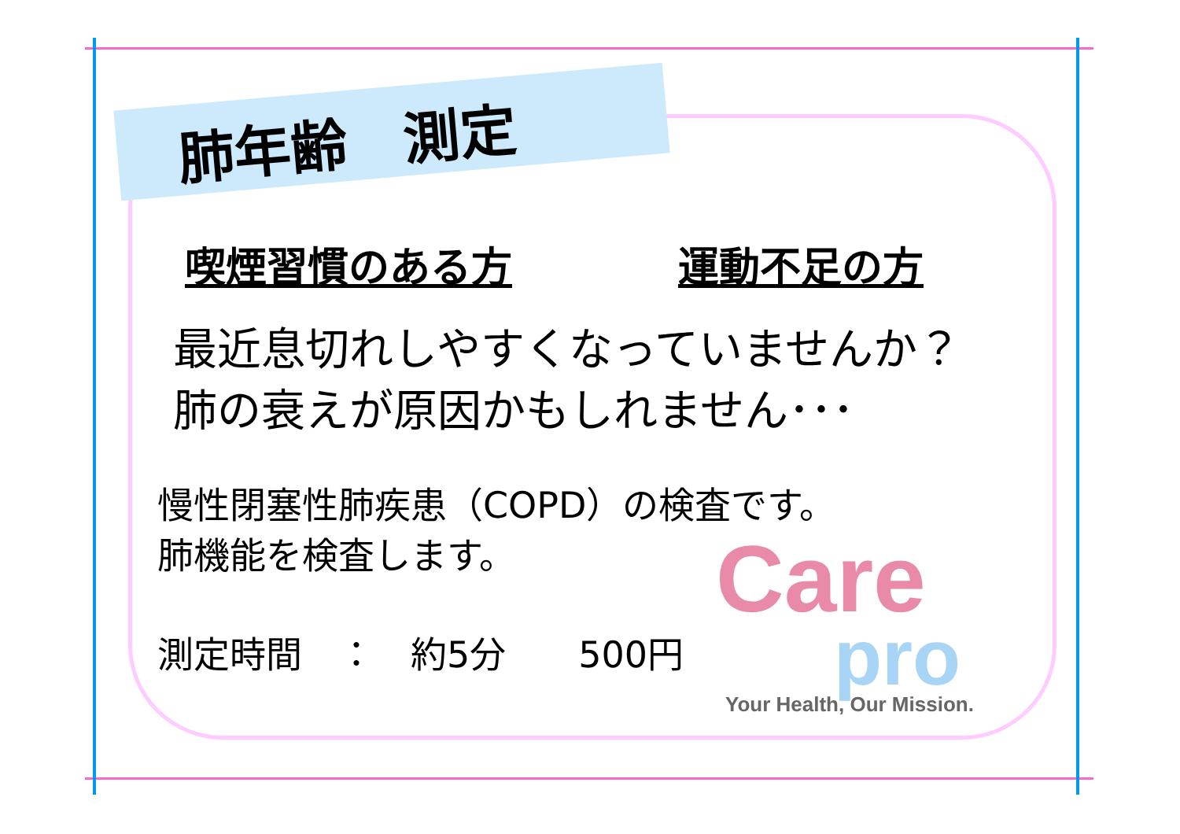肺年齢　測定
喫煙習慣のある方 運動不足の方
最近息切れしやすくなっていませんか？
肺の衰えが原因かもしれません･･･
慢性閉塞性肺疾患（COPD）の検査です。
肺機能を検査します。
測定時間　：　約5分　　500円
Care
pro
Your Health, Our Mission.